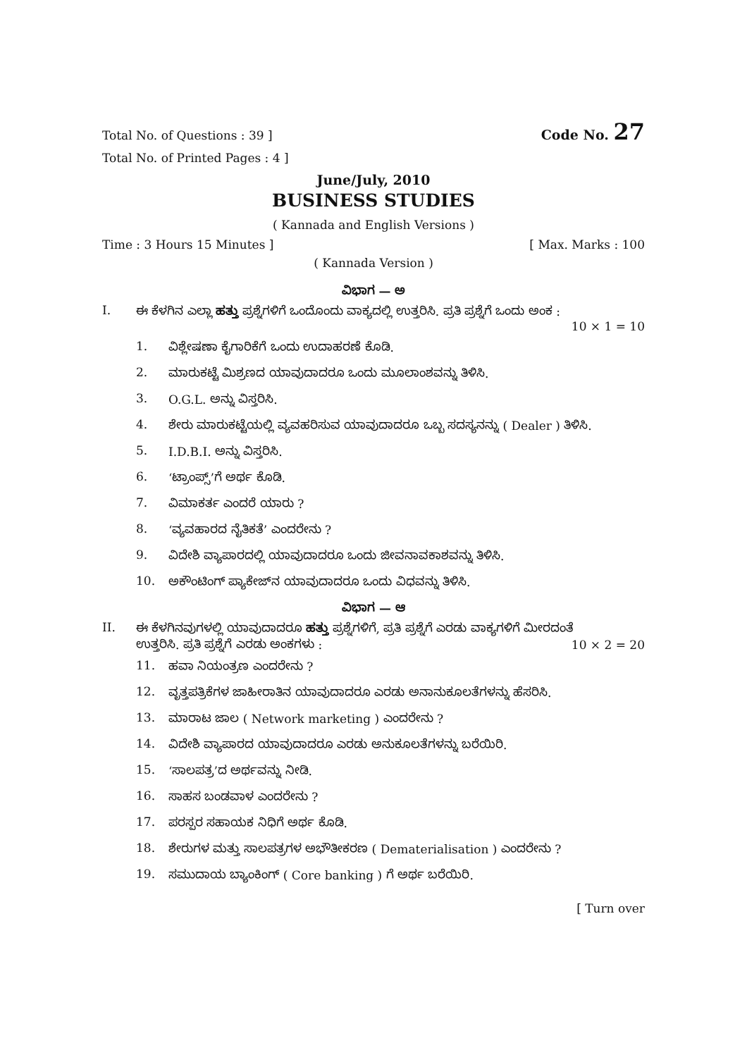Total No. of Questions : 39 ] Code No. 27
Total No. of Printed Pages : 4 ]
June/July, 2010
BUSINESS STUDIES
( Kannada and English Versions )
Time : 3 Hours 15 Minutes ] [ Max. Marks : 100
( Kannada Version )
ವಿಭಾಗ — ಅ
I. ಈ ಕೆಳಗಿನ ಎಲ್ಲಾ ಹತ್ತು ಪ್ರಶ್ನೆಗಳಿಗೆ ಒಂದೊಂದು ವಾಕ್ಯದಲ್ಲಿ ಉತ್ತರಿಸಿ. ಪ್ರತಿ ಪ್ರಶ್ನೆಗೆ ಒಂದು ಅಂಕ :
10 × 1 = 10
1. ವಿಶ್ಲೇಷಣಾ ಕೈಗಾರಿಕೆಗೆ ಒಂದು ಉದಾಹರಣೆ ಕೊಡಿ.
2. ಮಾರುಕಟ್ಟೆ ಮಿಶ್ರಣದ ಯಾವುದಾದರೂ ಒಂದು ಮೂಲಾಂಶವನ್ನು ತಿಳಿಸಿ.
3. O.G.L. ಅನ್ನು ವಿಸ್ತರಿಸಿ.
4. ಶೇರು ಮಾರುಕಟ್ಟೆಯಲ್ಲಿ ವ್ಯವಹರಿಸುವ ಯಾವುದಾದರೂ ಒಬ್ಬ ಸದಸ್ಯನನ್ನು ( Dealer ) ತಿಳಿಸಿ.
5. I.D.B.I. ಅನ್ನು ವಿಸ್ತರಿಸಿ.
6. ‘ಟ್ರಾಂಪ್ಸ್’ಗೆ ಅರ್ಥ ಕೊಡಿ.
7. ವಿಮಾಕರ್ತ ಎಂದರೆ ಯಾರು ?
8. ‘ವ್ಯವಹಾರದ ನೈತಿಕತೆ’ ಎಂದರೇನು ?
9. ವಿದೇಶಿ ವ್ಯಾಪಾರದಲ್ಲಿ ಯಾವುದಾದರೂ ಒಂದು ಜೀವನಾವಕಾಶವನ್ನು ತಿಳಿಸಿ.
10. ಅಕೌಂಟಿಂಗ್ ಪ್ಯಾಕೇಜ್‌ನ ಯಾವುದಾದರೂ ಒಂದು ವಿಧವನ್ನು ತಿಳಿಸಿ.
ವಿಭಾಗ — ಆ
II. ಈ ಕೆಳಗಿನವುಗಳಲ್ಲಿ ಯಾವುದಾದರೂ ಹತ್ತು ಪ್ರಶ್ನೆಗಳಿಗೆ, ಪ್ರತಿ ಪ್ರಶ್ನೆಗೆ ಎರಡು ವಾಕ್ಯಗಳಿಗೆ ಮೀರದಂತೆ
ಉತ್ತರಿಸಿ. ಪ್ರತಿ ಪ್ರಶ್ನೆಗೆ ಎರಡು ಅಂಕಗಳು : 10 × 2 = 20
11. ಹವಾ ನಿಯಂತ್ರಣ ಎಂದರೇನು ?
12. ವೃತ್ತಪತ್ರಿಕೆಗಳ ಜಾಹೀರಾತಿನ ಯಾವುದಾದರೂ ಎರಡು ಅನಾನುಕೂಲತೆಗಳನ್ನು ಹೆಸರಿಸಿ.
13. ಮಾರಾಟ ಜಾಲ ( Network marketing ) ಎಂದರೇನು ?
14. ವಿದೇಶಿ ವ್ಯಾಪಾರದ ಯಾವುದಾದರೂ ಎರಡು ಅನುಕೂಲತೆಗಳನ್ನು ಬರೆಯಿರಿ.
15. ‘ಸಾಲಪತ್ರ’ದ ಅರ್ಥವನ್ನು ನೀಡಿ.
16. ಸಾಹಸ ಬಂಡವಾಳ ಎಂದರೇನು ?
17. ಪರಸ್ಪರ ಸಹಾಯಕ ನಿಧಿಗೆ ಅರ್ಥ ಕೊಡಿ.
18. ಶೇರುಗಳ ಮತ್ತು ಸಾಲಪತ್ರಗಳ ಅಭೌತೀಕರಣ ( Dematerialisation ) ಎಂದರೇನು ?
19. ಸಮುದಾಯ ಬ್ಯಾಂಕಿಂಗ್ ( Core banking ) ಗೆ ಅರ್ಥ ಬರೆಯಿರಿ.
[ Turn over